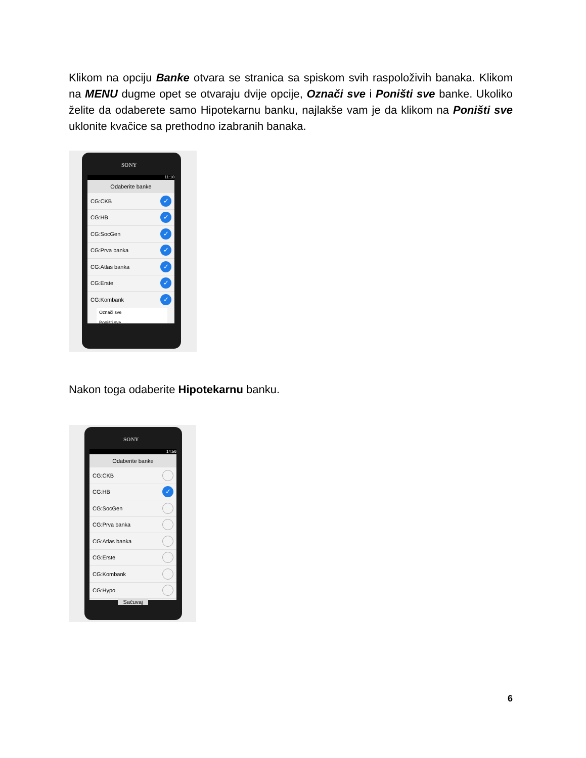Klikom na opciju Banke otvara se stranica sa spiskom svih raspoloživih banaka. Klikom na MENU dugme opet se otvaraju dvije opcije, Označi sve i Poništi sve banke. Ukoliko želite da odaberete samo Hipotekarnu banku, najlakše vam je da klikom na Poništi sve uklonite kvačice sa prethodno izabranih banaka.
SONY
11:10
Odaberite banke
CG:CKB ✓
CG:HB ✓
CG:SocGen ✓
CG:Prva banka ✓
CG:Atlas banka ✓
CG:Erste ✓
CG:Kombank ✓
Označi sve
Poništi sve
Nakon toga odaberite Hipotekarnu banku.
SONY
14:56
Odaberite banke
CG:CKB
CG:HB ✓
CG:SocGen
CG:Prva banka
CG:Atlas banka
CG:Erste
CG:Kombank
CG:Hypo
Sačuvaj
6